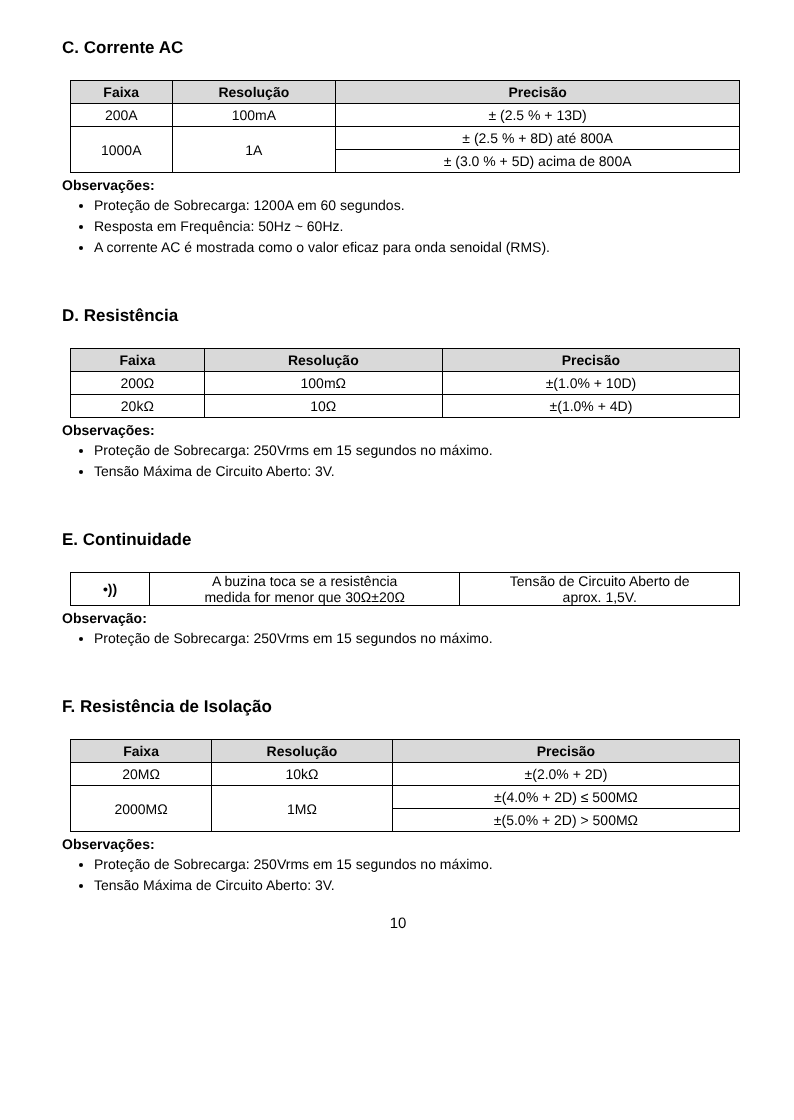C. Corrente AC
| Faixa | Resolução | Precisão |
| --- | --- | --- |
| 200A | 100mA | ± (2.5 % + 13D) |
| 1000A | 1A | ± (2.5 % + 8D) até 800A |
| | | ± (3.0 % + 5D) acima de 800A |
Observações:
Proteção de Sobrecarga: 1200A em 60 segundos.
Resposta em Frequência: 50Hz ~ 60Hz.
A corrente AC é mostrada como o valor eficaz para onda senoidal (RMS).
D. Resistência
| Faixa | Resolução | Precisão |
| --- | --- | --- |
| 200Ω | 100mΩ | ±(1.0% + 10D) |
| 20kΩ | 10Ω | ±(1.0% + 4D) |
Observações:
Proteção de Sobrecarga: 250Vrms em 15 segundos no máximo.
Tensão Máxima de Circuito Aberto: 3V.
E. Continuidade
| •)) | A buzina toca se a resistência medida for menor que 30Ω±20Ω | Tensão de Circuito Aberto de aprox. 1,5V. |
Observação:
Proteção de Sobrecarga: 250Vrms em 15 segundos no máximo.
F. Resistência de Isolação
| Faixa | Resolução | Precisão |
| --- | --- | --- |
| 20MΩ | 10kΩ | ±(2.0% + 2D) |
| 2000MΩ | 1MΩ | ±(4.0% + 2D) ≤ 500MΩ |
| | | ±(5.0% + 2D) > 500MΩ |
Observações:
Proteção de Sobrecarga: 250Vrms em 15 segundos no máximo.
Tensão Máxima de Circuito Aberto: 3V.
10